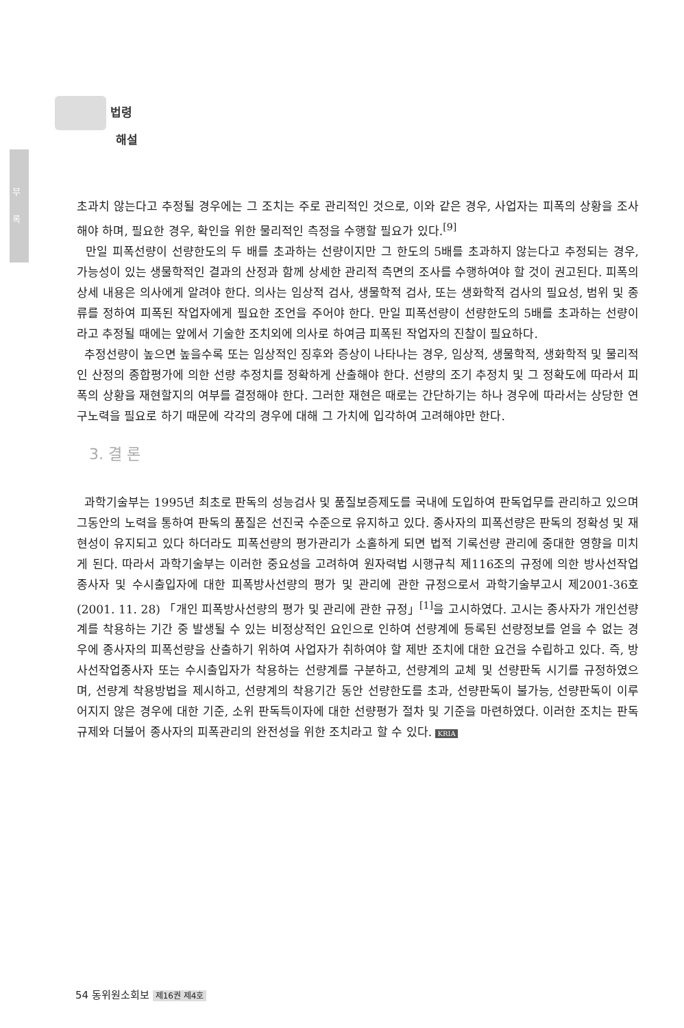부 록
법령
해설
초과치 않는다고 추정될 경우에는 그 조치는 주로 관리적인 것으로, 이와 같은 경우, 사업자는 피폭의 상황을 조사해야 하며, 필요한 경우, 확인을 위한 물리적인 측정을 수행할 필요가 있다.<sup>[9]</sup>
만일 피폭선량이 선량한도의 두 배를 초과하는 선량이지만 그 한도의 5배를 초과하지 않는다고 추정되는 경우, 가능성이 있는 생물학적인 결과의 산정과 함께 상세한 관리적 측면의 조사를 수행하여야 할 것이 권고된다. 피폭의 상세 내용은 의사에게 알려야 한다. 의사는 임상적 검사, 생물학적 검사, 또는 생화학적 검사의 필요성, 범위 및 종류를 정하여 피폭된 작업자에게 필요한 조언을 주어야 한다. 만일 피폭선량이 선량한도의 5배를 초과하는 선량이라고 추정될 때에는 앞에서 기술한 조치외에 의사로 하여금 피폭된 작업자의 진찰이 필요하다.
추정선량이 높으면 높을수록 또는 임상적인 징후와 증상이 나타나는 경우, 임상적, 생물학적, 생화학적 및 물리적인 산정의 종합평가에 의한 선량 추정치를 정확하게 산출해야 한다. 선량의 조기 추정치 및 그 정확도에 따라서 피폭의 상황을 재현할지의 여부를 결정해야 한다. 그러한 재현은 때로는 간단하기는 하나 경우에 따라서는 상당한 연구노력을 필요로 하기 때문에 각각의 경우에 대해 그 가치에 입각하여 고려해야만 한다.
3. 결 론
과학기술부는 1995년 최초로 판독의 성능검사 및 품질보증제도를 국내에 도입하여 판독업무를 관리하고 있으며 그동안의 노력을 통하여 판독의 품질은 선진국 수준으로 유지하고 있다. 종사자의 피폭선량은 판독의 정확성 및 재현성이 유지되고 있다 하더라도 피폭선량의 평가관리가 소홀하게 되면 법적 기록선량 관리에 중대한 영향을 미치게 된다. 따라서 과학기술부는 이러한 중요성을 고려하여 원자력법 시행규칙 제116조의 규정에 의한 방사선작업종사자 및 수시출입자에 대한 피폭방사선량의 평가 및 관리에 관한 규정으로서 과학기술부고시 제2001-36호 (2001. 11. 28) 「개인 피폭방사선량의 평가 및 관리에 관한 규정」<sup>[1]</sup>을 고시하였다. 고시는 종사자가 개인선량계를 착용하는 기간 중 발생될 수 있는 비정상적인 요인으로 인하여 선량계에 등록된 선량정보를 얻을 수 없는 경우에 종사자의 피폭선량을 산출하기 위하여 사업자가 취하여야 할 제반 조치에 대한 요건을 수립하고 있다. 즉, 방사선작업종사자 또는 수시출입자가 착용하는 선량계를 구분하고, 선량계의 교체 및 선량판독 시기를 규정하였으며, 선량계 착용방법을 제시하고, 선량계의 착용기간 동안 선량한도를 초과, 선량판독이 불가능, 선량판독이 이루어지지 않은 경우에 대한 기준, 소위 판독특이자에 대한 선량평가 절차 및 기준을 마련하였다. 이러한 조치는 판독규제와 더불어 종사자의 피폭관리의 완전성을 위한 조치라고 할 수 있다. KRIA
54 동위원소회보 제16권 제4호